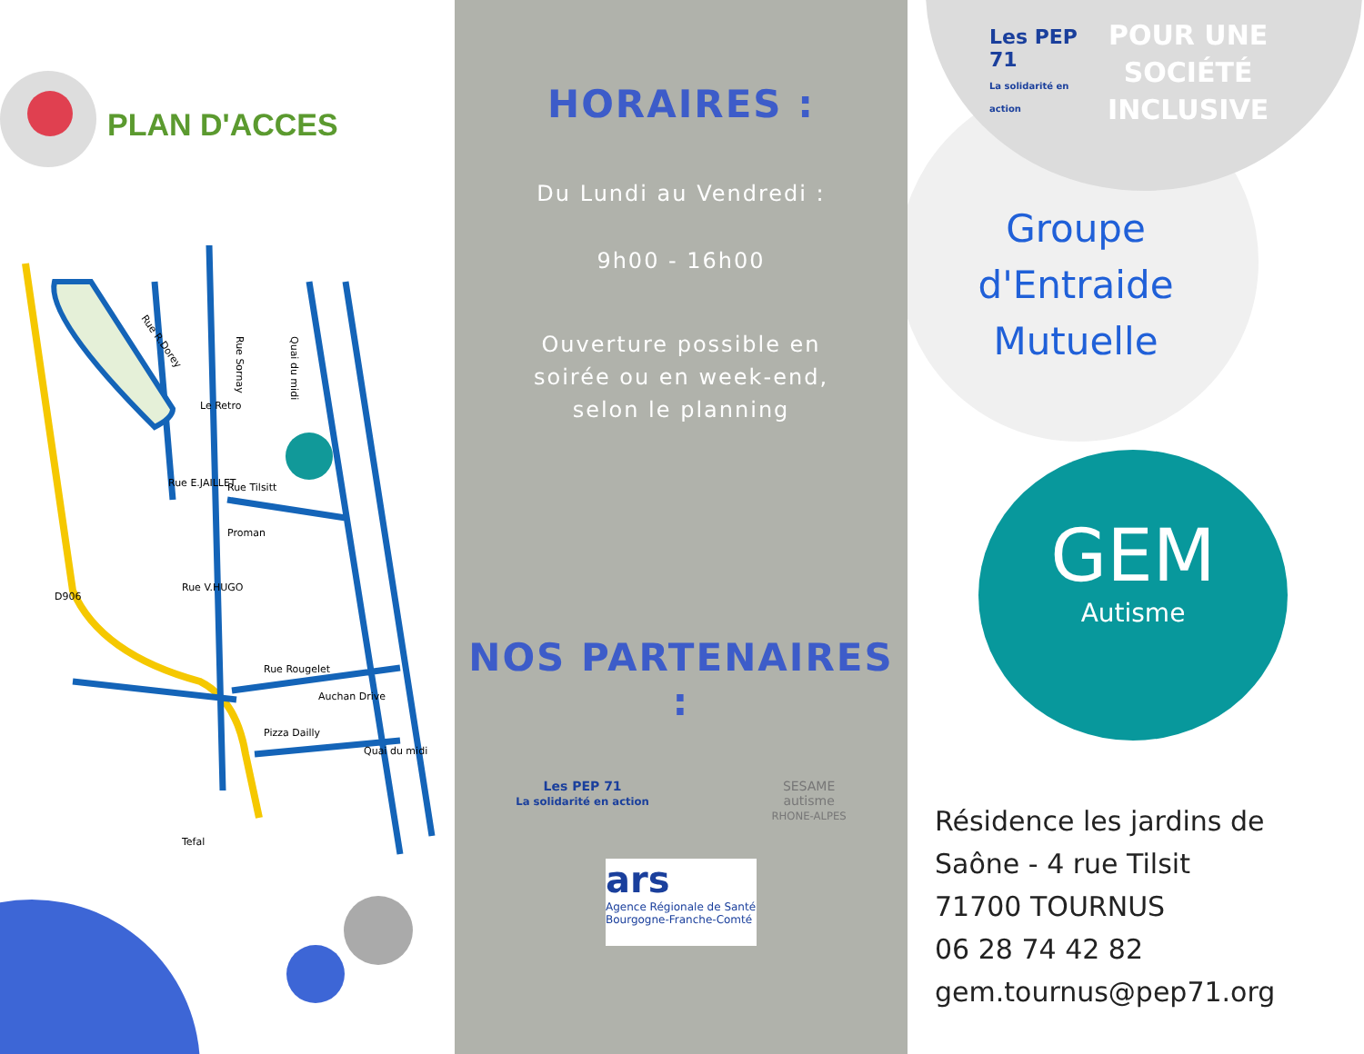PLAN D'ACCES
Rue R.Dorey
Rue Sornay
Quai du midi
Le Retro
Rue Tilsitt
Rue E.JAILLET
Proman
Rue V.HUGO
Rue Rougelet
D906
Auchan Drive
Pizza Dailly
Quai du midi
Tefal
HORAIRES :
Du Lundi au Vendredi :
9h00 - 16h00
Ouverture possible en
soirée ou en week-end,
selon le planning
NOS PARTENAIRES :
Les PEP 71
La solidarité en action
SESAME
autisme
RHONE-ALPES
ars
Agence Régionale de Santé
Bourgogne-Franche-Comté
Les PEP 71
La solidarité en action
POUR UNE
SOCIÉTÉ
INCLUSIVE
Groupe
d'Entraide
Mutuelle
GEM
Autisme
Résidence les jardins de
Saône - 4 rue Tilsit
71700 TOURNUS
06 28 74 42 82
gem.tournus@pep71.org